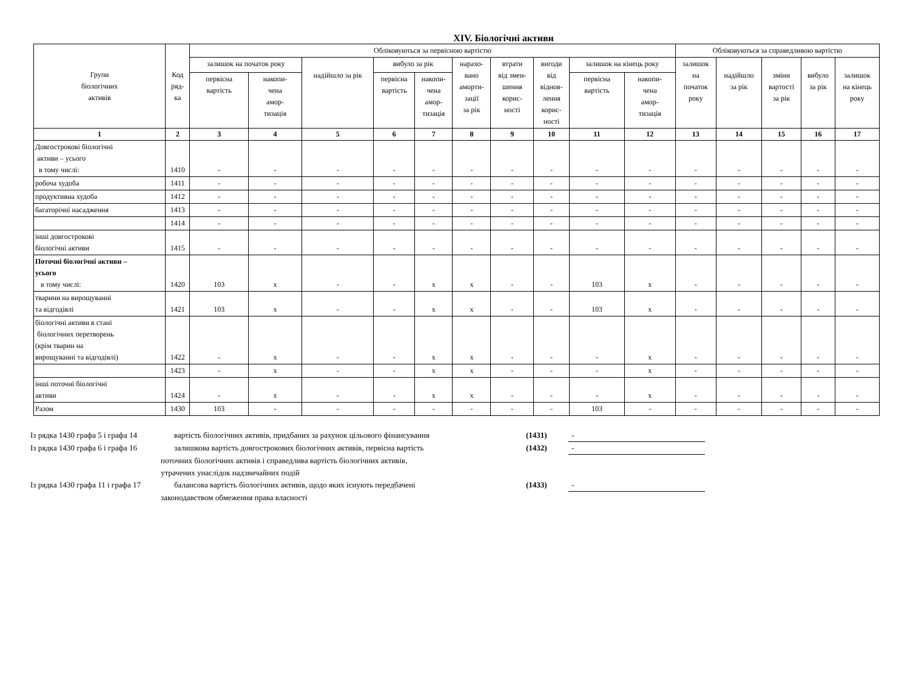XIV. Біологічні активи
| Групи біологічних активів | Код ряд- ка | Обліковуються за первісною вартістю | | | | | | | | | | Обліковуються за справедливою вартістю | | | | |
| --- | --- | --- | --- | --- | --- | --- | --- | --- | --- | --- | --- | --- | --- | --- | --- | --- |
| | | залишок на початок року | | надійшло за рік | вибуло за рік | | нарахо- вано аморти- зації за рік | втрати від змен- шення корис- ності | вигоди від віднов- лення корис- ності | залишок на кінець року | | залишок на початок року | надійшло за рік | зміни вартості за рік | вибуло за рік | залишок на кінець року |
| | | первісна вартість | накопи- чена амор- тизація | | первісна вартість | накопи- чена амор- тизація | | | | первісна вартість | накопи- чена амор- тизація | | | | | |
| 1 | 2 | 3 | 4 | 5 | 6 | 7 | 8 | 9 | 10 | 11 | 12 | 13 | 14 | 15 | 16 | 17 |
| Довгострокові біологічні активи – усього в тому числі: | 1410 | - | - | - | - | - | - | - | - | - | - | - | - | - | - | - |
| робоча худоба | 1411 | - | - | - | - | - | - | - | - | - | - | - | - | - | - | - |
| продуктивна худоба | 1412 | - | - | - | - | - | - | - | - | - | - | - | - | - | - | - |
| багаторічні насадження | 1413 | - | - | - | - | - | - | - | - | - | - | - | - | - | - | - |
| | 1414 | - | - | - | - | - | - | - | - | - | - | - | - | - | - | - |
| інші довгострокові біологічні активи | 1415 | - | - | - | - | - | - | - | - | - | - | - | - | - | - | - |
| Поточні біологічні активи – усього в тому числі: | 1420 | 103 | x | - | - | x | x | - | - | 103 | x | - | - | - | - | - |
| тварини на вирощуванні та відгодівлі | 1421 | 103 | x | - | - | x | x | - | - | 103 | x | - | - | - | - | - |
| біологічні активи в стані біологічних перетворень (крім тварин на вирощуванні та відгодівлі) | 1422 | - | x | - | - | x | x | - | - | - | x | - | - | - | - | - |
| | 1423 | - | x | - | - | x | x | - | - | - | x | - | - | - | - | - |
| інші поточні біологічні активи | 1424 | - | x | - | - | x | x | - | - | - | x | - | - | - | - | - |
| Разом | 1430 | 103 | - | - | - | - | - | - | - | 103 | - | - | - | - | - | - |
Із рядка 1430 графа 5 і графа 14 вартість біологічних активів, придбаних за рахунок цільового фінансування (1431) -
Із рядка 1430 графа 6 і графа 16 залишкова вартість довгострокових біологічних активів, первісна вартість (1432) -
поточних біологічних активів і справедлива вартість біологічних активів,
утрачених унаслідок надзвичайних подій
Із рядка 1430 графа 11 і графа 17 балансова вартість біологічних активів, щодо яких існують передбачені (1433) -
законодавством обмеження права власності